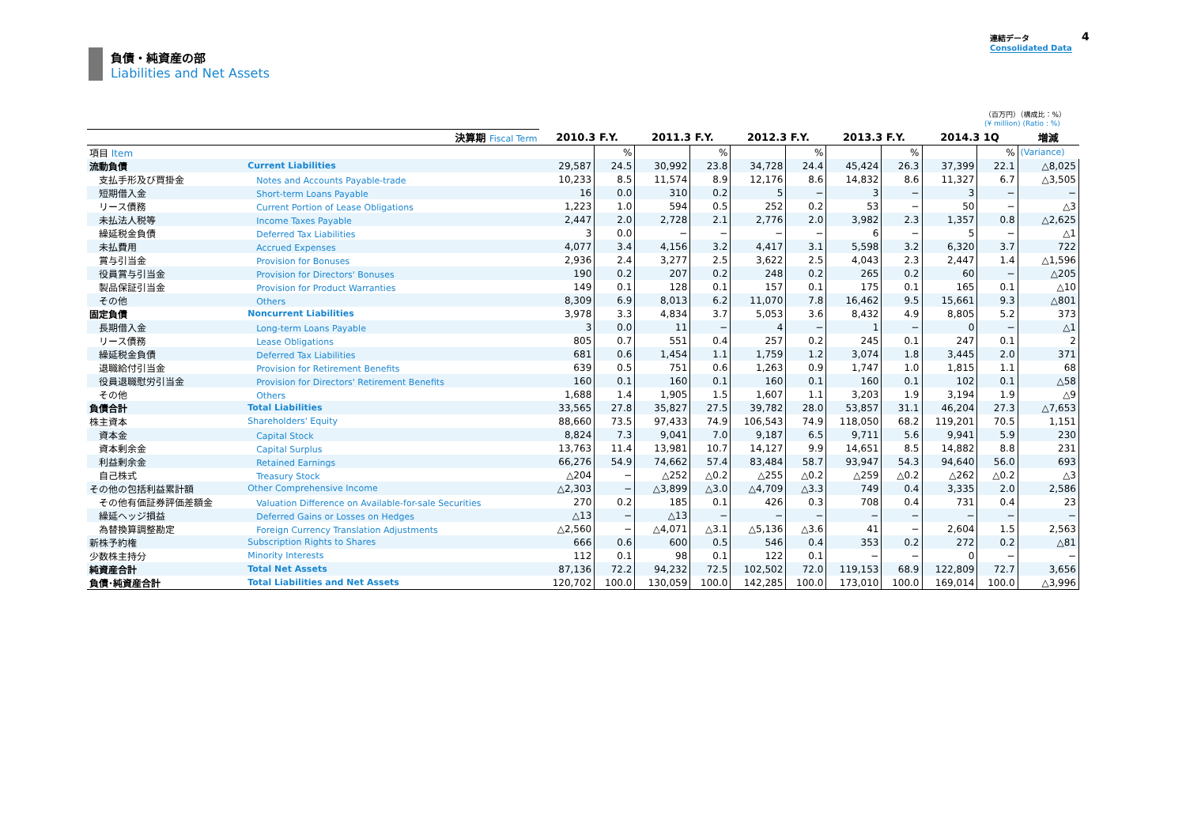負債・純資産の部
Liabilities and Net Assets
連結データ
Consolidated Data
4
（百万円）（構成比：%）
(¥ million) (Ratio : %)
| 決算期 Fiscal Term | | 2010.3 F.Y. | | 2011.3 F.Y. | | 2012.3 F.Y. | | 2013.3 F.Y. | | 2014.3 1Q | | 増減 |
| --- | --- | --- | --- | --- | --- | --- | --- | --- | --- | --- | --- | --- |
| 項目 Item | | | % | | % | | % | | % | | % | (Variance) |
| 流動負債 | Current Liabilities | 29,587 | 24.5 | 30,992 | 23.8 | 34,728 | 24.4 | 45,424 | 26.3 | 37,399 | 22.1 | △8,025 |
| 支払手形及び買掛金 | Notes and Accounts Payable-trade | 10,233 | 8.5 | 11,574 | 8.9 | 12,176 | 8.6 | 14,832 | 8.6 | 11,327 | 6.7 | △3,505 |
| 短期借入金 | Short-term Loans Payable | 16 | 0.0 | 310 | 0.2 | 5 | − | 3 | − | 3 | − | − |
| リース債務 | Current Portion of Lease Obligations | 1,223 | 1.0 | 594 | 0.5 | 252 | 0.2 | 53 | − | 50 | − | △3 |
| 未払法人税等 | Income Taxes Payable | 2,447 | 2.0 | 2,728 | 2.1 | 2,776 | 2.0 | 3,982 | 2.3 | 1,357 | 0.8 | △2,625 |
| 繰延税金負債 | Deferred Tax Liabilities | 3 | 0.0 | − | − | − | − | 6 | − | 5 | − | △1 |
| 未払費用 | Accrued Expenses | 4,077 | 3.4 | 4,156 | 3.2 | 4,417 | 3.1 | 5,598 | 3.2 | 6,320 | 3.7 | 722 |
| 賞与引当金 | Provision for Bonuses | 2,936 | 2.4 | 3,277 | 2.5 | 3,622 | 2.5 | 4,043 | 2.3 | 2,447 | 1.4 | △1,596 |
| 役員賞与引当金 | Provision for Directors' Bonuses | 190 | 0.2 | 207 | 0.2 | 248 | 0.2 | 265 | 0.2 | 60 | − | △205 |
| 製品保証引当金 | Provision for Product Warranties | 149 | 0.1 | 128 | 0.1 | 157 | 0.1 | 175 | 0.1 | 165 | 0.1 | △10 |
| その他 | Others | 8,309 | 6.9 | 8,013 | 6.2 | 11,070 | 7.8 | 16,462 | 9.5 | 15,661 | 9.3 | △801 |
| 固定負債 | Noncurrent Liabilities | 3,978 | 3.3 | 4,834 | 3.7 | 5,053 | 3.6 | 8,432 | 4.9 | 8,805 | 5.2 | 373 |
| 長期借入金 | Long-term Loans Payable | 3 | 0.0 | 11 | − | 4 | − | 1 | − | 0 | − | △1 |
| リース債務 | Lease Obligations | 805 | 0.7 | 551 | 0.4 | 257 | 0.2 | 245 | 0.1 | 247 | 0.1 | 2 |
| 繰延税金負債 | Deferred Tax Liabilities | 681 | 0.6 | 1,454 | 1.1 | 1,759 | 1.2 | 3,074 | 1.8 | 3,445 | 2.0 | 371 |
| 退職給付引当金 | Provision for Retirement Benefits | 639 | 0.5 | 751 | 0.6 | 1,263 | 0.9 | 1,747 | 1.0 | 1,815 | 1.1 | 68 |
| 役員退職慰労引当金 | Provision for Directors' Retirement Benefits | 160 | 0.1 | 160 | 0.1 | 160 | 0.1 | 160 | 0.1 | 102 | 0.1 | △58 |
| その他 | Others | 1,688 | 1.4 | 1,905 | 1.5 | 1,607 | 1.1 | 3,203 | 1.9 | 3,194 | 1.9 | △9 |
| 負債合計 | Total Liabilities | 33,565 | 27.8 | 35,827 | 27.5 | 39,782 | 28.0 | 53,857 | 31.1 | 46,204 | 27.3 | △7,653 |
| 株主資本 | Shareholders' Equity | 88,660 | 73.5 | 97,433 | 74.9 | 106,543 | 74.9 | 118,050 | 68.2 | 119,201 | 70.5 | 1,151 |
| 資本金 | Capital Stock | 8,824 | 7.3 | 9,041 | 7.0 | 9,187 | 6.5 | 9,711 | 5.6 | 9,941 | 5.9 | 230 |
| 資本剰余金 | Capital Surplus | 13,763 | 11.4 | 13,981 | 10.7 | 14,127 | 9.9 | 14,651 | 8.5 | 14,882 | 8.8 | 231 |
| 利益剰余金 | Retained Earnings | 66,276 | 54.9 | 74,662 | 57.4 | 83,484 | 58.7 | 93,947 | 54.3 | 94,640 | 56.0 | 693 |
| 自己株式 | Treasury Stock | △204 | − | △252 | △0.2 | △255 | △0.2 | △259 | △0.2 | △262 | △0.2 | △3 |
| その他の包括利益累計額 | Other Comprehensive Income | △2,303 | − | △3,899 | △3.0 | △4,709 | △3.3 | 749 | 0.4 | 3,335 | 2.0 | 2,586 |
| その他有価証券評価差額金 | Valuation Difference on Available-for-sale Securities | 270 | 0.2 | 185 | 0.1 | 426 | 0.3 | 708 | 0.4 | 731 | 0.4 | 23 |
| 繰延ヘッジ損益 | Deferred Gains or Losses on Hedges | △13 | − | △13 | − | − | − | − | − | − | − | − |
| 為替換算調整勘定 | Foreign Currency Translation Adjustments | △2,560 | − | △4,071 | △3.1 | △5,136 | △3.6 | 41 | − | 2,604 | 1.5 | 2,563 |
| 新株予約権 | Subscription Rights to Shares | 666 | 0.6 | 600 | 0.5 | 546 | 0.4 | 353 | 0.2 | 272 | 0.2 | △81 |
| 少数株主持分 | Minority Interests | 112 | 0.1 | 98 | 0.1 | 122 | 0.1 | − | − | 0 | − | − |
| 純資産合計 | Total Net Assets | 87,136 | 72.2 | 94,232 | 72.5 | 102,502 | 72.0 | 119,153 | 68.9 | 122,809 | 72.7 | 3,656 |
| 負債･純資産合計 | Total Liabilities and Net Assets | 120,702 | 100.0 | 130,059 | 100.0 | 142,285 | 100.0 | 173,010 | 100.0 | 169,014 | 100.0 | △3,996 |